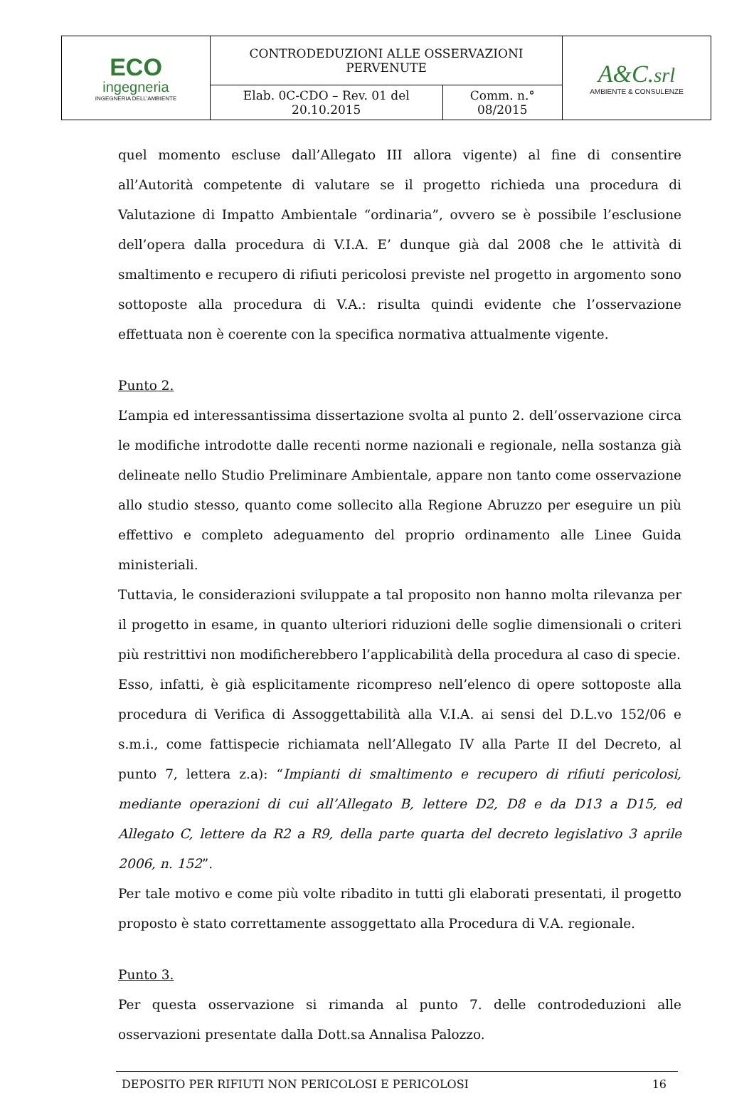| ECO ingegneria INGEGNERIA DELL'AMBIENTE | CONTRODEDUZIONI ALLE OSSERVAZIONI PERVENUTE | | A&C. srl AMBIENTE & CONSULENZE |
| | Elab. 0C-CDO – Rev. 01 del 20.10.2015 | Comm. n.° 08/2015 | |
quel momento escluse dall’Allegato III allora vigente) al fine di consentire all’Autorità competente di valutare se il progetto richieda una procedura di Valutazione di Impatto Ambientale “ordinaria”, ovvero se è possibile l’esclusione dell’opera dalla procedura di V.I.A. E’ dunque già dal 2008 che le attività di smaltimento e recupero di rifiuti pericolosi previste nel progetto in argomento sono sottoposte alla procedura di V.A.: risulta quindi evidente che l’osservazione effettuata non è coerente con la specifica normativa attualmente vigente.
Punto 2.
L’ampia ed interessantissima dissertazione svolta al punto 2. dell’osservazione circa le modifiche introdotte dalle recenti norme nazionali e regionale, nella sostanza già delineate nello Studio Preliminare Ambientale, appare non tanto come osservazione allo studio stesso, quanto come sollecito alla Regione Abruzzo per eseguire un più effettivo e completo adeguamento del proprio ordinamento alle Linee Guida ministeriali.
Tuttavia, le considerazioni sviluppate a tal proposito non hanno molta rilevanza per il progetto in esame, in quanto ulteriori riduzioni delle soglie dimensionali o criteri più restrittivi non modificherebbero l’applicabilità della procedura al caso di specie.
Esso, infatti, è già esplicitamente ricompreso nell’elenco di opere sottoposte alla procedura di Verifica di Assoggettabilità alla V.I.A. ai sensi del D.L.vo 152/06 e s.m.i., come fattispecie richiamata nell’Allegato IV alla Parte II del Decreto, al punto 7, lettera z.a): “Impianti di smaltimento e recupero di rifiuti pericolosi, mediante operazioni di cui all’Allegato B, lettere D2, D8 e da D13 a D15, ed Allegato C, lettere da R2 a R9, della parte quarta del decreto legislativo 3 aprile 2006, n. 152”.
Per tale motivo e come più volte ribadito in tutti gli elaborati presentati, il progetto proposto è stato correttamente assoggettato alla Procedura di V.A. regionale.
Punto 3.
Per questa osservazione si rimanda al punto 7. delle controdeduzioni alle osservazioni presentate dalla Dott.sa Annalisa Palozzo.
DEPOSITO PER RIFIUTI NON PERICOLOSI E PERICOLOSI 16